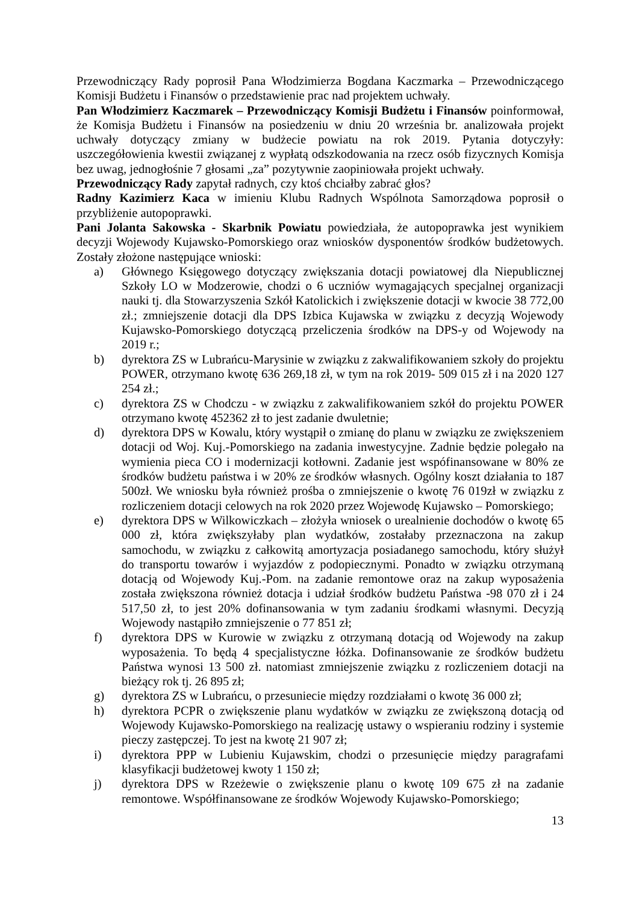Przewodniczący Rady poprosił Pana Włodzimierza Bogdana Kaczmarka – Przewodniczącego Komisji Budżetu i Finansów o przedstawienie prac nad projektem uchwały.
Pan Włodzimierz Kaczmarek – Przewodniczący Komisji Budżetu i Finansów poinformował, że Komisja Budżetu i Finansów na posiedzeniu w dniu 20 września br. analizowała projekt uchwały dotyczący zmiany w budżecie powiatu na rok 2019. Pytania dotyczyły: uszczegółowienia kwestii związanej z wypłatą odszkodowania na rzecz osób fizycznych Komisja bez uwag, jednogłośnie 7 głosami „za” pozytywnie zaopiniowała projekt uchwały.
Przewodniczący Rady zapytał radnych, czy ktoś chciałby zabrać głos?
Radny Kazimierz Kaca w imieniu Klubu Radnych Wspólnota Samorządowa poprosił o przybliżenie autopoprawki.
Pani Jolanta Sakowska - Skarbnik Powiatu powiedziała, że autopoprawka jest wynikiem decyzji Wojewody Kujawsko-Pomorskiego oraz wniosków dysponentów środków budżetowych. Zostały złożone następujące wnioski:
a) Głównego Księgowego dotyczący zwiększania dotacji powiatowej dla Niepublicznej Szkoły LO w Modzerowie, chodzi o 6 uczniów wymagających specjalnej organizacji nauki tj. dla Stowarzyszenia Szkół Katolickich i zwiększenie dotacji w kwocie 38 772,00 zł.; zmniejszenie dotacji dla DPS Izbica Kujawska w związku z decyzją Wojewody Kujawsko-Pomorskiego dotyczącą przeliczenia środków na DPS-y od Wojewody na 2019 r.;
b) dyrektora ZS w Lubrańcu-Marysinie w związku z zakwalifikowaniem szkoły do projektu POWER, otrzymano kwotę 636 269,18 zł, w tym na rok 2019- 509 015 zł i na 2020 127 254 zł.;
c) dyrektora ZS w Chodczu - w związku z zakwalifikowaniem szkół do projektu POWER otrzymano kwotę 452362 zł to jest zadanie dwuletnie;
d) dyrektora DPS w Kowalu, który wystąpił o zmianę do planu w związku ze zwiększeniem dotacji od Woj. Kuj.-Pomorskiego na zadania inwestycyjne. Zadnie będzie polegało na wymienia pieca CO i modernizacji kotłowni. Zadanie jest wspófinansowane w 80% ze środków budżetu państwa i w 20% ze środków własnych. Ogólny koszt działania to 187 500zł. We wniosku była również prośba o zmniejszenie o kwotę 76 019zł w związku z rozliczeniem dotacji celowych na rok 2020 przez Wojewodę Kujawsko – Pomorskiego;
e) dyrektora DPS w Wilkowiczkach – złożyła wniosek o urealnienie dochodów o kwotę 65 000 zł, która zwiększyłaby plan wydatków, zostałaby przeznaczona na zakup samochodu, w związku z całkowitą amortyzacja posiadanego samochodu, który służył do transportu towarów i wyjazdów z podopiecznymi. Ponadto w związku otrzymaną dotacją od Wojewody Kuj.-Pom. na zadanie remontowe oraz na zakup wyposażenia została zwiększona również dotacja i udział środków budżetu Państwa -98 070 zł i 24 517,50 zł, to jest 20% dofinansowania w tym zadaniu środkami własnymi. Decyzją Wojewody nastąpiło zmniejszenie o 77 851 zł;
f) dyrektora DPS w Kurowie w związku z otrzymaną dotacją od Wojewody na zakup wyposażenia. To będą 4 specjalistyczne łóżka. Dofinansowanie ze środków budżetu Państwa wynosi 13 500 zł. natomiast zmniejszenie związku z rozliczeniem dotacji na bieżący rok tj. 26 895 zł;
g) dyrektora ZS w Lubrańcu, o przesuniecie między rozdziałami o kwotę 36 000 zł;
h) dyrektora PCPR o zwiększenie planu wydatków w związku ze zwiększoną dotacją od Wojewody Kujawsko-Pomorskiego na realizację ustawy o wspieraniu rodziny i systemie pieczy zastępczej. To jest na kwotę 21 907 zł;
i) dyrektora PPP w Lubieniu Kujawskim, chodzi o przesunięcie między paragrafami klasyfikacji budżetowej kwoty 1 150 zł;
j) dyrektora DPS w Rzeżewie o zwiększenie planu o kwotę 109 675 zł na zadanie remontowe. Współfinansowane ze środków Wojewody Kujawsko-Pomorskiego;
13